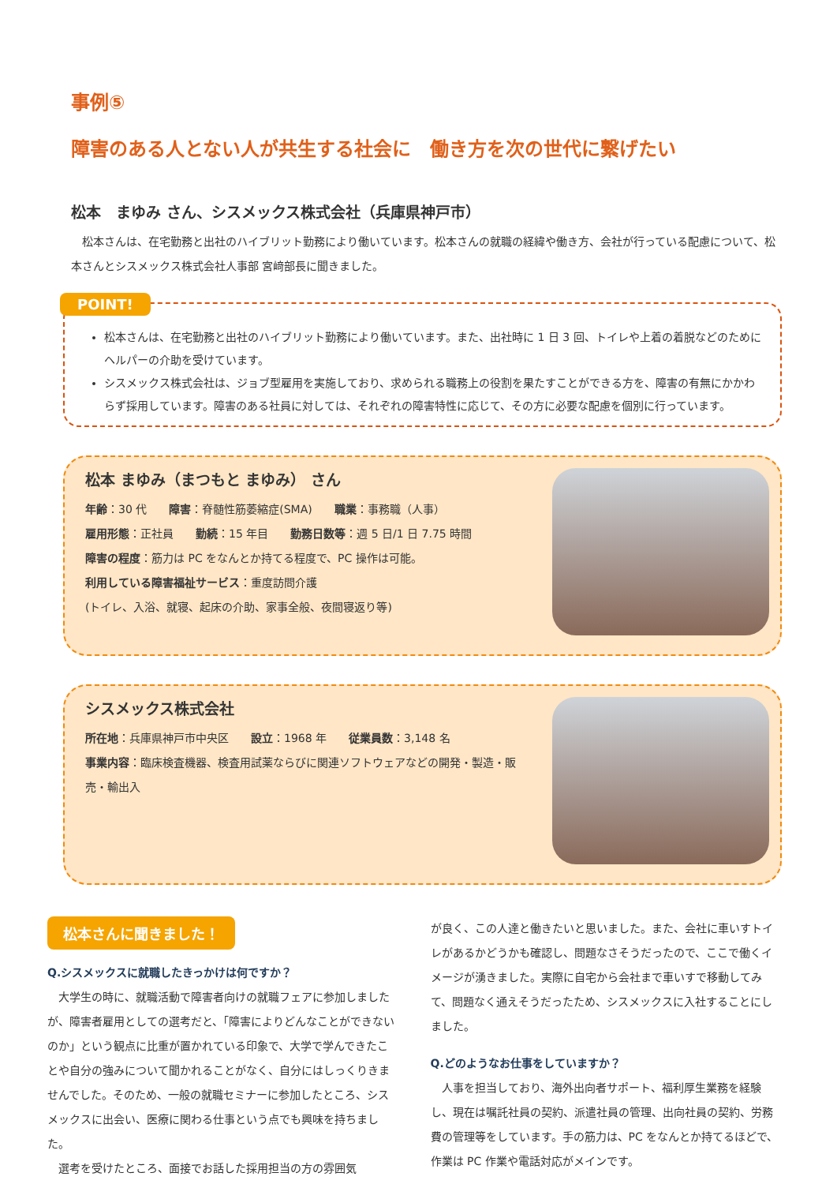事例⑤
障害のある人とない人が共生する社会に　働き方を次の世代に繋げたい
松本　まゆみ さん、シスメックス株式会社（兵庫県神戸市）
　松本さんは、在宅勤務と出社のハイブリット勤務により働いています。松本さんの就職の経緯や働き方、会社が行っている配慮について、松本さんとシスメックス株式会社人事部 宮﨑部長に聞きました。
POINT!
松本さんは、在宅勤務と出社のハイブリット勤務により働いています。また、出社時に 1 日 3 回、トイレや上着の着脱などのためにヘルパーの介助を受けています。
シスメックス株式会社は、ジョブ型雇用を実施しており、求められる職務上の役割を果たすことができる方を、障害の有無にかかわらず採用しています。障害のある社員に対しては、それぞれの障害特性に応じて、その方に必要な配慮を個別に行っています。
松本 まゆみ（まつもと まゆみ） さん
年齢：30 代　　障害：脊髄性筋萎縮症(SMA)　　職業：事務職（人事）
雇用形態：正社員　　勤続：15 年目　　勤務日数等：週 5 日/1 日 7.75 時間
障害の程度：筋力は PC をなんとか持てる程度で、PC 操作は可能。
利用している障害福祉サービス：重度訪問介護
(トイレ、入浴、就寝、起床の介助、家事全般、夜間寝返り等)
シスメックス株式会社
所在地：兵庫県神戸市中央区　　設立：1968 年　　従業員数：3,148 名
事業内容：臨床検査機器、検査用試薬ならびに関連ソフトウェアなどの開発・製造・販売・輸出入
松本さんに聞きました！
Q.シスメックスに就職したきっかけは何ですか？
　大学生の時に、就職活動で障害者向けの就職フェアに参加しましたが、障害者雇用としての選考だと、「障害によりどんなことができないのか」という観点に比重が置かれている印象で、大学で学んできたことや自分の強みについて聞かれることがなく、自分にはしっくりきませんでした。そのため、一般の就職セミナーに参加したところ、シスメックスに出会い、医療に関わる仕事という点でも興味を持ちました。
　選考を受けたところ、面接でお話した採用担当の方の雰囲気
が良く、この人達と働きたいと思いました。また、会社に車いすトイレがあるかどうかも確認し、問題なさそうだったので、ここで働くイメージが湧きました。実際に自宅から会社まで車いすで移動してみて、問題なく通えそうだったため、シスメックスに入社することにしました。
Q.どのようなお仕事をしていますか？
　人事を担当しており、海外出向者サポート、福利厚生業務を経験し、現在は嘱託社員の契約、派遣社員の管理、出向社員の契約、労務費の管理等をしています。手の筋力は、PC をなんとか持てるほどで、作業は PC 作業や電話対応がメインです。